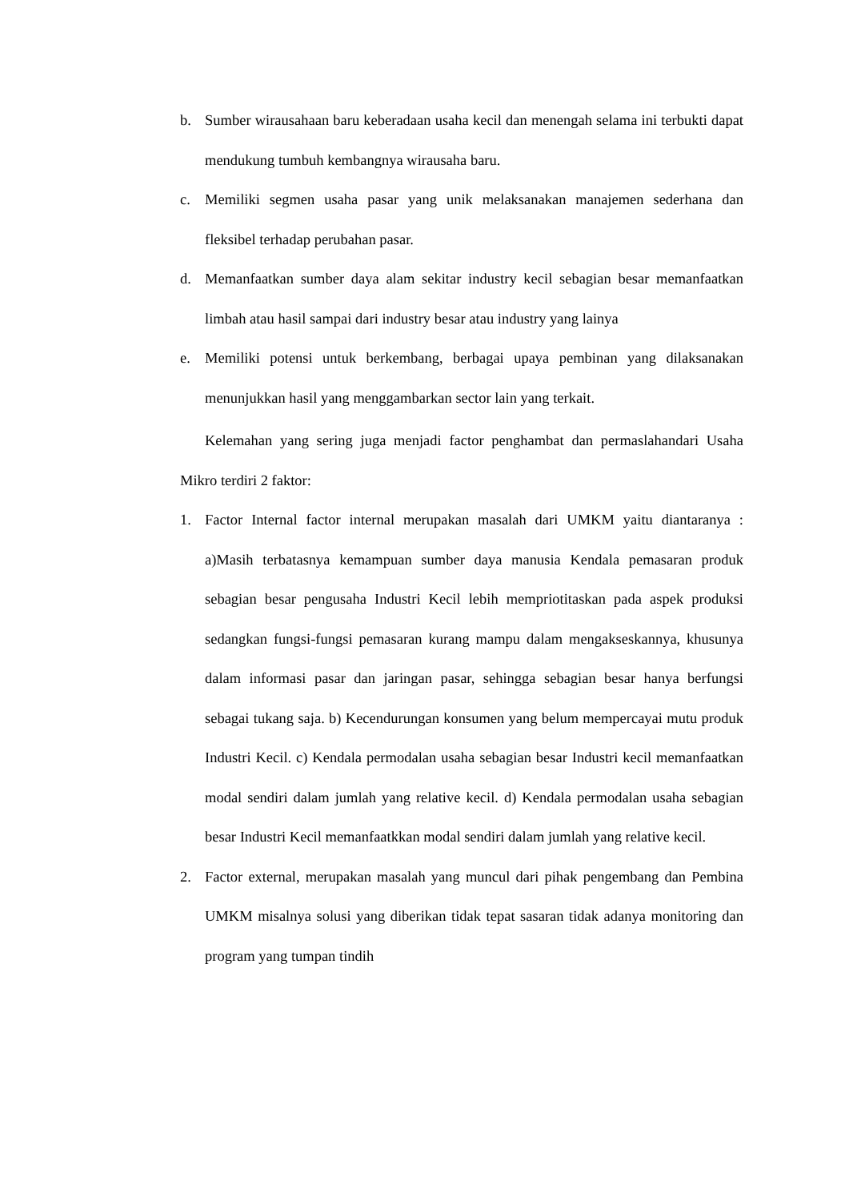b. Sumber wirausahaan baru keberadaan usaha kecil dan menengah selama ini terbukti dapat mendukung tumbuh kembangnya wirausaha baru.
c. Memiliki segmen usaha pasar yang unik melaksanakan manajemen sederhana dan fleksibel terhadap perubahan pasar.
d. Memanfaatkan sumber daya alam sekitar industry kecil sebagian besar memanfaatkan limbah atau hasil sampai dari industry besar atau industry yang lainya
e. Memiliki potensi untuk berkembang, berbagai upaya pembinan yang dilaksanakan menunjukkan hasil yang menggambarkan sector lain yang terkait.
Kelemahan yang sering juga menjadi factor penghambat dan permaslahandari Usaha Mikro terdiri 2 faktor:
1. Factor Internal factor internal merupakan masalah dari UMKM yaitu diantaranya : a)Masih terbatasnya kemampuan sumber daya manusia Kendala pemasaran produk sebagian besar pengusaha Industri Kecil lebih mempriotitaskan pada aspek produksi sedangkan fungsi-fungsi pemasaran kurang mampu dalam mengakseskannya, khusunya dalam informasi pasar dan jaringan pasar, sehingga sebagian besar hanya berfungsi sebagai tukang saja. b) Kecendurungan konsumen yang belum mempercayai mutu produk Industri Kecil. c) Kendala permodalan usaha sebagian besar Industri kecil memanfaatkan modal sendiri dalam jumlah yang relative kecil. d) Kendala permodalan usaha sebagian besar Industri Kecil memanfaatkkan modal sendiri dalam jumlah yang relative kecil.
2. Factor external, merupakan masalah yang muncul dari pihak pengembang dan Pembina UMKM misalnya solusi yang diberikan tidak tepat sasaran tidak adanya monitoring dan program yang tumpan tindih